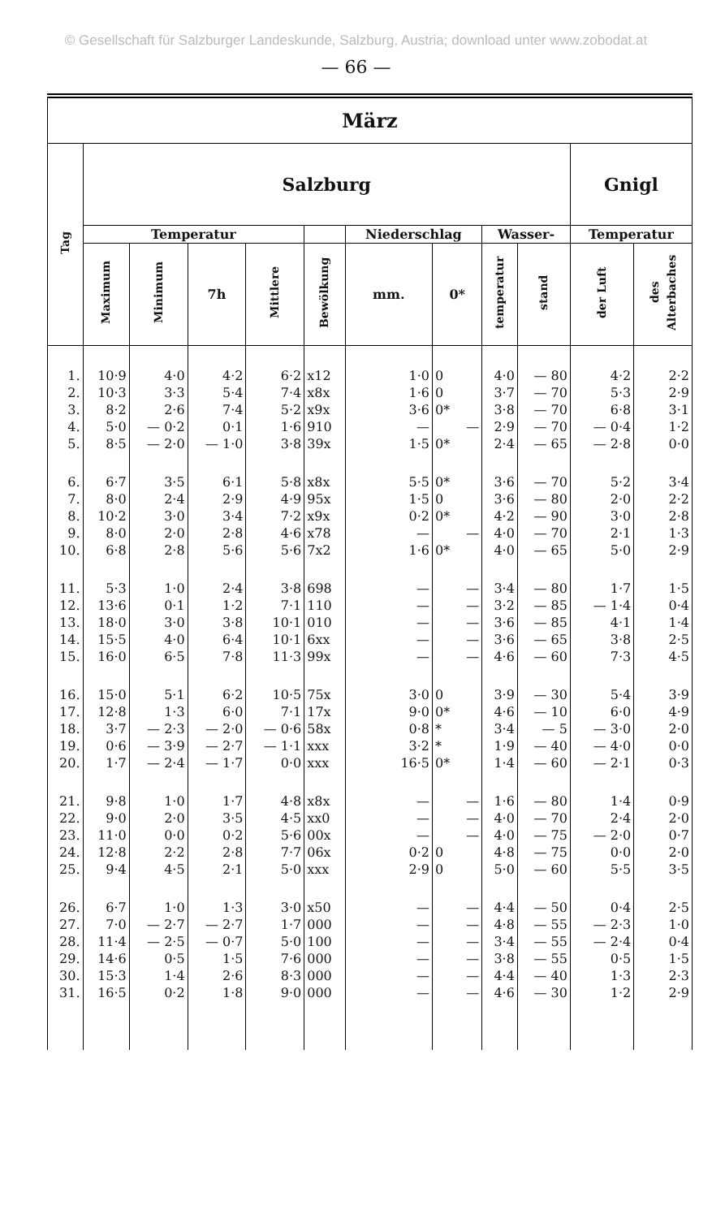© Gesellschaft für Salzburger Landeskunde, Salzburg, Austria; download unter www.zobodat.at
— 66 —
| März | | | | | | | | | | | |
| --- | --- | --- | --- | --- | --- | --- | --- | --- | --- | --- | --- |
| Tag | Salzburg | | | | | | | | | Gnigl | |
| | Temperatur | | | | | Niederschlag | | Wasser- | | Temperatur | |
| | Maximum | Minimum | 7h | Mittlere | Bewölkung | mm. | 0* | temperatur | stand | der Luft | des Alterbaches |
| 1. | 10·9 | 4·0 | 4·2 | 6·2 | x12 | 1·0 | 0 | 4·0 | — 80 | 4·2 | 2·2 |
| 2. | 10·3 | 3·3 | 5·4 | 7·4 | x8x | 1·6 | 0 | 3·7 | — 70 | 5·3 | 2·9 |
| 3. | 8·2 | 2·6 | 7·4 | 5·2 | x9x | 3·6 | 0* | 3·8 | — 70 | 6·8 | 3·1 |
| 4. | 5·0 | — 0·2 | 0·1 | 1·6 | 910 | — | — | 2·9 | — 70 | — 0·4 | 1·2 |
| 5. | 8·5 | — 2·0 | — 1·0 | 3·8 | 39x | 1·5 | 0* | 2·4 | — 65 | — 2·8 | 0·0 |
| 6. | 6·7 | 3·5 | 6·1 | 5·8 | x8x | 5·5 | 0* | 3·6 | — 70 | 5·2 | 3·4 |
| 7. | 8·0 | 2·4 | 2·9 | 4·9 | 95x | 1·5 | 0 | 3·6 | — 80 | 2·0 | 2·2 |
| 8. | 10·2 | 3·0 | 3·4 | 7·2 | x9x | 0·2 | 0* | 4·2 | — 90 | 3·0 | 2·8 |
| 9. | 8·0 | 2·0 | 2·8 | 4·6 | x78 | — | — | 4·0 | — 70 | 2·1 | 1·3 |
| 10. | 6·8 | 2·8 | 5·6 | 5·6 | 7x2 | 1·6 | 0* | 4·0 | — 65 | 5·0 | 2·9 |
| 11. | 5·3 | 1·0 | 2·4 | 3·8 | 698 | — | — | 3·4 | — 80 | 1·7 | 1·5 |
| 12. | 13·6 | 0·1 | 1·2 | 7·1 | 110 | — | — | 3·2 | — 85 | — 1·4 | 0·4 |
| 13. | 18·0 | 3·0 | 3·8 | 10·1 | 010 | — | — | 3·6 | — 85 | 4·1 | 1·4 |
| 14. | 15·5 | 4·0 | 6·4 | 10·1 | 6xx | — | — | 3·6 | — 65 | 3·8 | 2·5 |
| 15. | 16·0 | 6·5 | 7·8 | 11·3 | 99x | — | — | 4·6 | — 60 | 7·3 | 4·5 |
| 16. | 15·0 | 5·1 | 6·2 | 10·5 | 75x | 3·0 | 0 | 3·9 | — 30 | 5·4 | 3·9 |
| 17. | 12·8 | 1·3 | 6·0 | 7·1 | 17x | 9·0 | 0* | 4·6 | — 10 | 6·0 | 4·9 |
| 18. | 3·7 | — 2·3 | — 2·0 | — 0·6 | 58x | 0·8 | * | 3·4 | — 5 | — 3·0 | 2·0 |
| 19. | 0·6 | — 3·9 | — 2·7 | — 1·1 | xxx | 3·2 | * | 1·9 | — 40 | — 4·0 | 0·0 |
| 20. | 1·7 | — 2·4 | — 1·7 | 0·0 | xxx | 16·5 | 0* | 1·4 | — 60 | — 2·1 | 0·3 |
| 21. | 9·8 | 1·0 | 1·7 | 4·8 | x8x | — | — | 1·6 | — 80 | 1·4 | 0·9 |
| 22. | 9·0 | 2·0 | 3·5 | 4·5 | xx0 | — | — | 4·0 | — 70 | 2·4 | 2·0 |
| 23. | 11·0 | 0·0 | 0·2 | 5·6 | 00x | — | — | 4·0 | — 75 | — 2·0 | 0·7 |
| 24. | 12·8 | 2·2 | 2·8 | 7·7 | 06x | 0·2 | 0 | 4·8 | — 75 | 0·0 | 2·0 |
| 25. | 9·4 | 4·5 | 2·1 | 5·0 | xxx | 2·9 | 0 | 5·0 | — 60 | 5·5 | 3·5 |
| 26. | 6·7 | 1·0 | 1·3 | 3·0 | x50 | — | — | 4·4 | — 50 | 0·4 | 2·5 |
| 27. | 7·0 | — 2·7 | — 2·7 | 1·7 | 000 | — | — | 4·8 | — 55 | — 2·3 | 1·0 |
| 28. | 11·4 | — 2·5 | — 0·7 | 5·0 | 100 | — | — | 3·4 | — 55 | — 2·4 | 0·4 |
| 29. | 14·6 | 0·5 | 1·5 | 7·6 | 000 | — | — | 3·8 | — 55 | 0·5 | 1·5 |
| 30. | 15·3 | 1·4 | 2·6 | 8·3 | 000 | — | — | 4·4 | — 40 | 1·3 | 2·3 |
| 31. | 16·5 | 0·2 | 1·8 | 9·0 | 000 | — | — | 4·6 | — 30 | 1·2 | 2·9 |